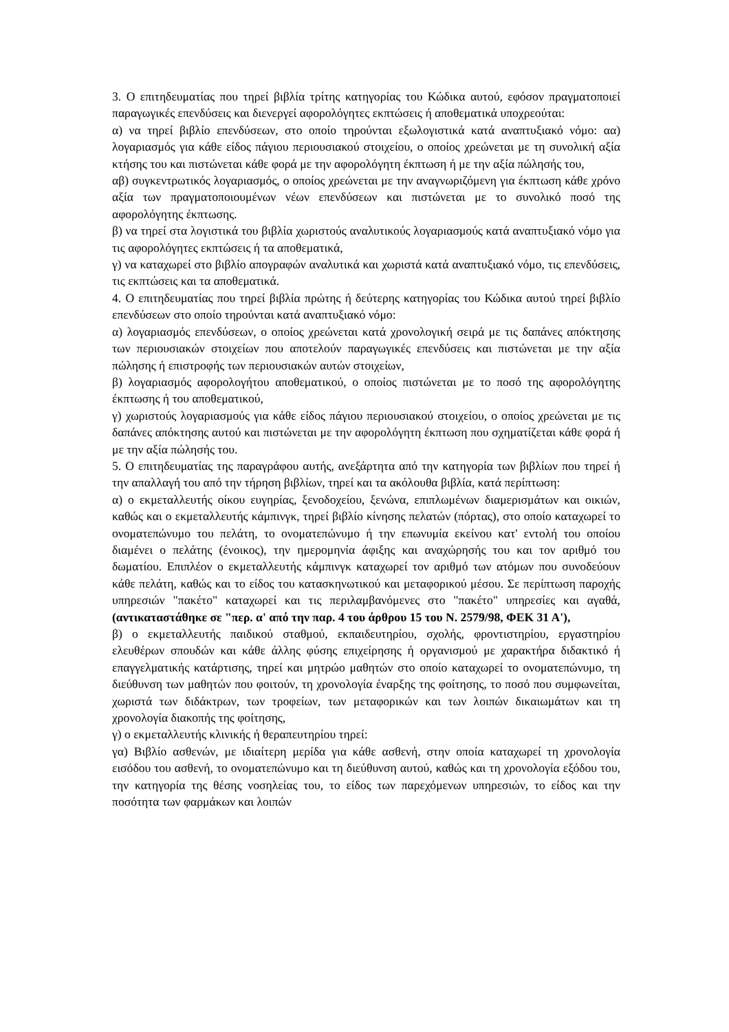3. Ο επιτηδευματίας που τηρεί βιβλία τρίτης κατηγορίας του Κώδικα αυτού, εφόσον πραγματοποιεί παραγωγικές επενδύσεις και διενεργεί αφορολόγητες εκπτώσεις ή αποθεματικά υποχρεούται:
α) να τηρεί βιβλίο επενδύσεων, στο οποίο τηρούνται εξωλογιστικά κατά αναπτυξιακό νόμο: αα) λογαριασμός για κάθε είδος πάγιου περιουσιακού στοιχείου, ο οποίος χρεώνεται με τη συνολική αξία κτήσης του και πιστώνεται κάθε φορά με την αφορολόγητη έκπτωση ή με την αξία πώλησής του,
αβ) συγκεντρωτικός λογαριασμός, ο οποίος χρεώνεται με την αναγνωριζόμενη για έκπτωση κάθε χρόνο αξία των πραγματοποιουμένων νέων επενδύσεων και πιστώνεται με το συνολικό ποσό της αφορολόγητης έκπτωσης.
β) να τηρεί στα λογιστικά του βιβλία χωριστούς αναλυτικούς λογαριασμούς κατά αναπτυξιακό νόμο για τις αφορολόγητες εκπτώσεις ή τα αποθεματικά,
γ) να καταχωρεί στο βιβλίο απογραφών αναλυτικά και χωριστά κατά αναπτυξιακό νόμο, τις επενδύσεις, τις εκπτώσεις και τα αποθεματικά.
4. Ο επιτηδευματίας που τηρεί βιβλία πρώτης ή δεύτερης κατηγορίας του Κώδικα αυτού τηρεί βιβλίο επενδύσεων στο οποίο τηρούνται κατά αναπτυξιακό νόμο:
α) λογαριασμός επενδύσεων, ο οποίος χρεώνεται κατά χρονολογική σειρά με τις δαπάνες απόκτησης των περιουσιακών στοιχείων που αποτελούν παραγωγικές επενδύσεις και πιστώνεται με την αξία πώλησης ή επιστροφής των περιουσιακών αυτών στοιχείων,
β) λογαριασμός αφορολογήτου αποθεματικού, ο οποίος πιστώνεται με το ποσό της αφορολόγητης έκπτωσης ή του αποθεματικού,
γ) χωριστούς λογαριασμούς για κάθε είδος πάγιου περιουσιακού στοιχείου, ο οποίος χρεώνεται με τις δαπάνες απόκτησης αυτού και πιστώνεται με την αφορολόγητη έκπτωση που σχηματίζεται κάθε φορά ή με την αξία πώλησής του.
5. Ο επιτηδευματίας της παραγράφου αυτής, ανεξάρτητα από την κατηγορία των βιβλίων που τηρεί ή την απαλλαγή του από την τήρηση βιβλίων, τηρεί και τα ακόλουθα βιβλία, κατά περίπτωση:
α) ο εκμεταλλευτής οίκου ευγηρίας, ξενοδοχείου, ξενώνα, επιπλωμένων διαμερισμάτων και οικιών, καθώς και ο εκμεταλλευτής κάμπινγκ, τηρεί βιβλίο κίνησης πελατών (πόρτας), στο οποίο καταχωρεί το ονοματεπώνυμο του πελάτη, το ονοματεπώνυμο ή την επωνυμία εκείνου κατ' εντολή του οποίου διαμένει ο πελάτης (ένοικος), την ημερομηνία άφιξης και αναχώρησής του και τον αριθμό του δωματίου. Επιπλέον ο εκμεταλλευτής κάμπινγκ καταχωρεί τον αριθμό των ατόμων που συνοδεύουν κάθε πελάτη, καθώς και το είδος του κατασκηνωτικού και μεταφορικού μέσου. Σε περίπτωση παροχής υπηρεσιών "πακέτο" καταχωρεί και τις περιλαμβανόμενες στο "πακέτο" υπηρεσίες και αγαθά, (αντικαταστάθηκε σε "περ. α' από την παρ. 4 του άρθρου 15 του Ν. 2579/98, ΦΕΚ 31 Α'),
β) ο εκμεταλλευτής παιδικού σταθμού, εκπαιδευτηρίου, σχολής, φροντιστηρίου, εργαστηρίου ελευθέρων σπουδών και κάθε άλλης φύσης επιχείρησης ή οργανισμού με χαρακτήρα διδακτικό ή επαγγελματικής κατάρτισης, τηρεί και μητρώο μαθητών στο οποίο καταχωρεί το ονοματεπώνυμο, τη διεύθυνση των μαθητών που φοιτούν, τη χρονολογία έναρξης της φοίτησης, το ποσό που συμφωνείται, χωριστά των διδάκτρων, των τροφείων, των μεταφορικών και των λοιπών δικαιωμάτων και τη χρονολογία διακοπής της φοίτησης,
γ) ο εκμεταλλευτής κλινικής ή θεραπευτηρίου τηρεί:
γα) Βιβλίο ασθενών, με ιδιαίτερη μερίδα για κάθε ασθενή, στην οποία καταχωρεί τη χρονολογία εισόδου του ασθενή, το ονοματεπώνυμο και τη διεύθυνση αυτού, καθώς και τη χρονολογία εξόδου του, την κατηγορία της θέσης νοσηλείας του, το είδος των παρεχόμενων υπηρεσιών, το είδος και την ποσότητα των φαρμάκων και λοιπών